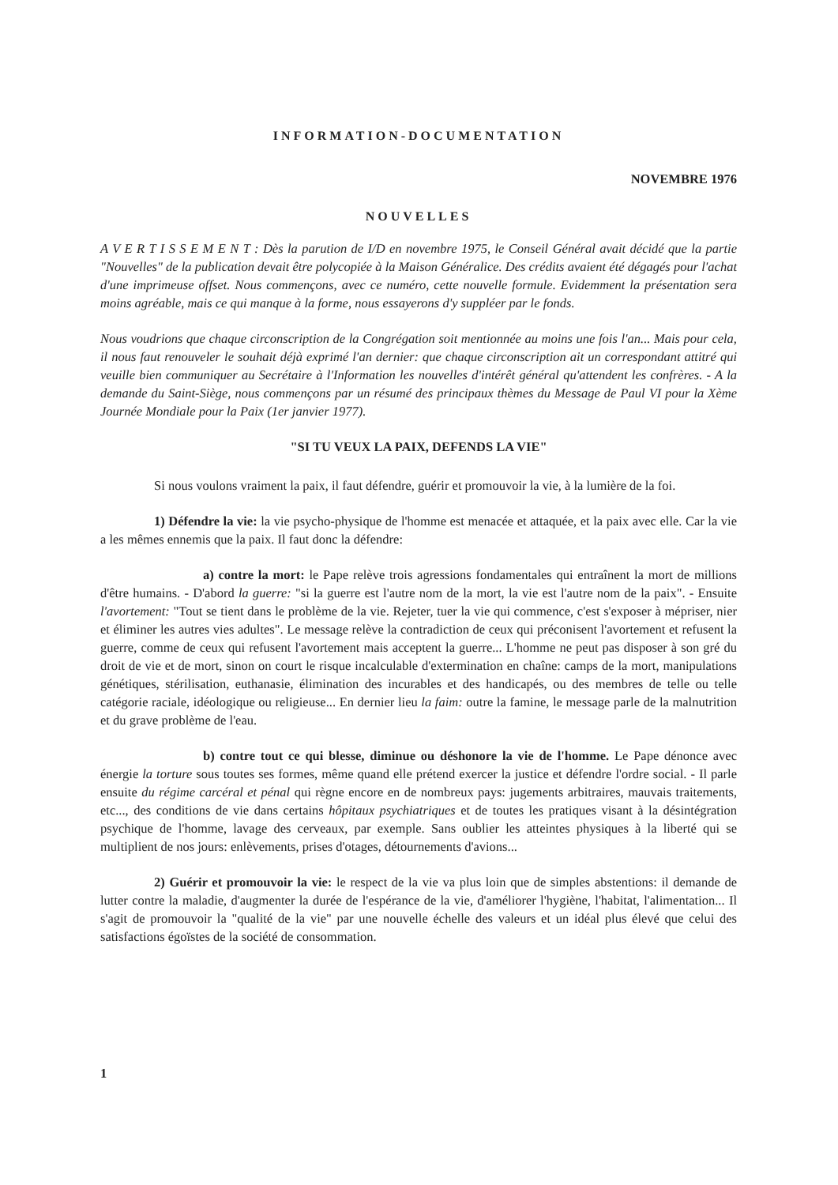INFORMATION-DOCUMENTATION
NOVEMBRE 1976
NOUVELLES
A V E R T I S S E M E N T : Dès la parution de I/D en novembre 1975, le Conseil Général avait décidé que la partie "Nouvelles" de la publication devait être polycopiée à la Maison Généralice. Des crédits avaient été dégagés pour l'achat d'une imprimeuse offset. Nous commençons, avec ce numéro, cette nouvelle formule. Evidemment la présentation sera moins agréable, mais ce qui manque à la forme, nous essayerons d'y suppléer par le fonds.
Nous voudrions que chaque circonscription de la Congrégation soit mentionnée au moins une fois l'an... Mais pour cela, il nous faut renouveler le souhait déjà exprimé l'an dernier: que chaque circonscription ait un correspondant attitré qui veuille bien communiquer au Secrétaire à l'Information les nouvelles d'intérêt général qu'attendent les confrères. - A la demande du Saint-Siège, nous commençons par un résumé des principaux thèmes du Message de Paul VI pour la Xème Journée Mondiale pour la Paix (1er janvier 1977).
"SI TU VEUX LA PAIX, DEFENDS LA VIE"
Si nous voulons vraiment la paix, il faut défendre, guérir et promouvoir la vie, à la lumière de la foi.
1) Défendre la vie: la vie psycho-physique de l'homme est menacée et attaquée, et la paix avec elle. Car la vie a les mêmes ennemis que la paix. Il faut donc la défendre:
a) contre la mort: le Pape relève trois agressions fondamentales qui entraînent la mort de millions d'être humains. - D'abord la guerre: "si la guerre est l'autre nom de la mort, la vie est l'autre nom de la paix". - Ensuite l'avortement: "Tout se tient dans le problème de la vie. Rejeter, tuer la vie qui commence, c'est s'exposer à mépriser, nier et éliminer les autres vies adultes". Le message relève la contradiction de ceux qui préconisent l'avortement et refusent la guerre, comme de ceux qui refusent l'avortement mais acceptent la guerre... L'homme ne peut pas disposer à son gré du droit de vie et de mort, sinon on court le risque incalculable d'extermination en chaîne: camps de la mort, manipulations génétiques, stérilisation, euthanasie, élimination des incurables et des handicapés, ou des membres de telle ou telle catégorie raciale, idéologique ou religieuse... En dernier lieu la faim: outre la famine, le message parle de la malnutrition et du grave problème de l'eau.
b) contre tout ce qui blesse, diminue ou déshonore la vie de l'homme. Le Pape dénonce avec énergie la torture sous toutes ses formes, même quand elle prétend exercer la justice et défendre l'ordre social. - Il parle ensuite du régime carcéral et pénal qui règne encore en de nombreux pays: jugements arbitraires, mauvais traitements, etc..., des conditions de vie dans certains hôpitaux psychiatriques et de toutes les pratiques visant à la désintégration psychique de l'homme, lavage des cerveaux, par exemple. Sans oublier les atteintes physiques à la liberté qui se multiplient de nos jours: enlèvements, prises d'otages, détournements d'avions...
2) Guérir et promouvoir la vie: le respect de la vie va plus loin que de simples abstentions: il demande de lutter contre la maladie, d'augmenter la durée de l'espérance de la vie, d'améliorer l'hygiène, l'habitat, l'alimentation... Il s'agit de promouvoir la "qualité de la vie" par une nouvelle échelle des valeurs et un idéal plus élevé que celui des satisfactions égoïstes de la société de consommation.
1